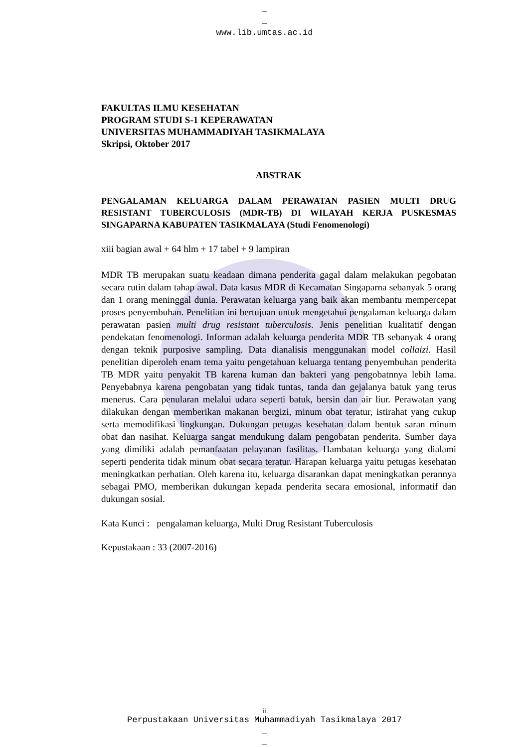_
_
www.lib.umtas.ac.id
FAKULTAS ILMU KESEHATAN
PROGRAM STUDI S-1 KEPERAWATAN
UNIVERSITAS MUHAMMADIYAH TASIKMALAYA
Skripsi, Oktober 2017
ABSTRAK
PENGALAMAN KELUARGA DALAM PERAWATAN PASIEN MULTI DRUG RESISTANT TUBERCULOSIS (MDR-TB) DI WILAYAH KERJA PUSKESMAS SINGAPARNA KABUPATEN TASIKMALAYA (Studi Fenomenologi)
xiii bagian awal + 64 hlm + 17 tabel + 9 lampiran
MDR TB merupakan suatu keadaan dimana penderita gagal dalam melakukan pegobatan secara rutin dalam tahap awal. Data kasus MDR di Kecamatan Singaparna sebanyak 5 orang dan 1 orang meninggal dunia. Perawatan keluarga yang baik akan membantu mempercepat proses penyembuhan. Penelitian ini bertujuan untuk mengetahui pengalaman keluarga dalam perawatan pasien multi drug resistant tuberculosis. Jenis penelitian kualitatif dengan pendekatan fenomenologi. Informan adalah keluarga penderita MDR TB sebanyak 4 orang dengan teknik purposive sampling. Data dianalisis menggunakan model collaizi. Hasil penelitian diperoleh enam tema yaitu pengetahuan keluarga tentang penyembuhan penderita TB MDR yaitu penyakit TB karena kuman dan bakteri yang pengobatnnya lebih lama. Penyebabnya karena pengobatan yang tidak tuntas, tanda dan gejalanya batuk yang terus menerus. Cara penularan melalui udara seperti batuk, bersin dan air liur. Perawatan yang dilakukan dengan memberikan makanan bergizi, minum obat teratur, istirahat yang cukup serta memodifikasi lingkungan. Dukungan petugas kesehatan dalam bentuk saran minum obat dan nasihat. Keluarga sangat mendukung dalam pengobatan penderita. Sumber daya yang dimiliki adalah pemanfaatan pelayanan fasilitas. Hambatan keluarga yang dialami seperti penderita tidak minum obat secara teratur. Harapan keluarga yaitu petugas kesehatan meningkatkan perhatian. Oleh karena itu, keluarga disarankan dapat meningkatkan perannya sebagai PMO, memberikan dukungan kepada penderita secara emosional, informatif dan dukungan sosial.
Kata Kunci : pengalaman keluarga, Multi Drug Resistant Tuberculosis
Kepustakaan : 33 (2007-2016)
ii
Perpustakaan Universitas Muhammadiyah Tasikmalaya 2017
_
_